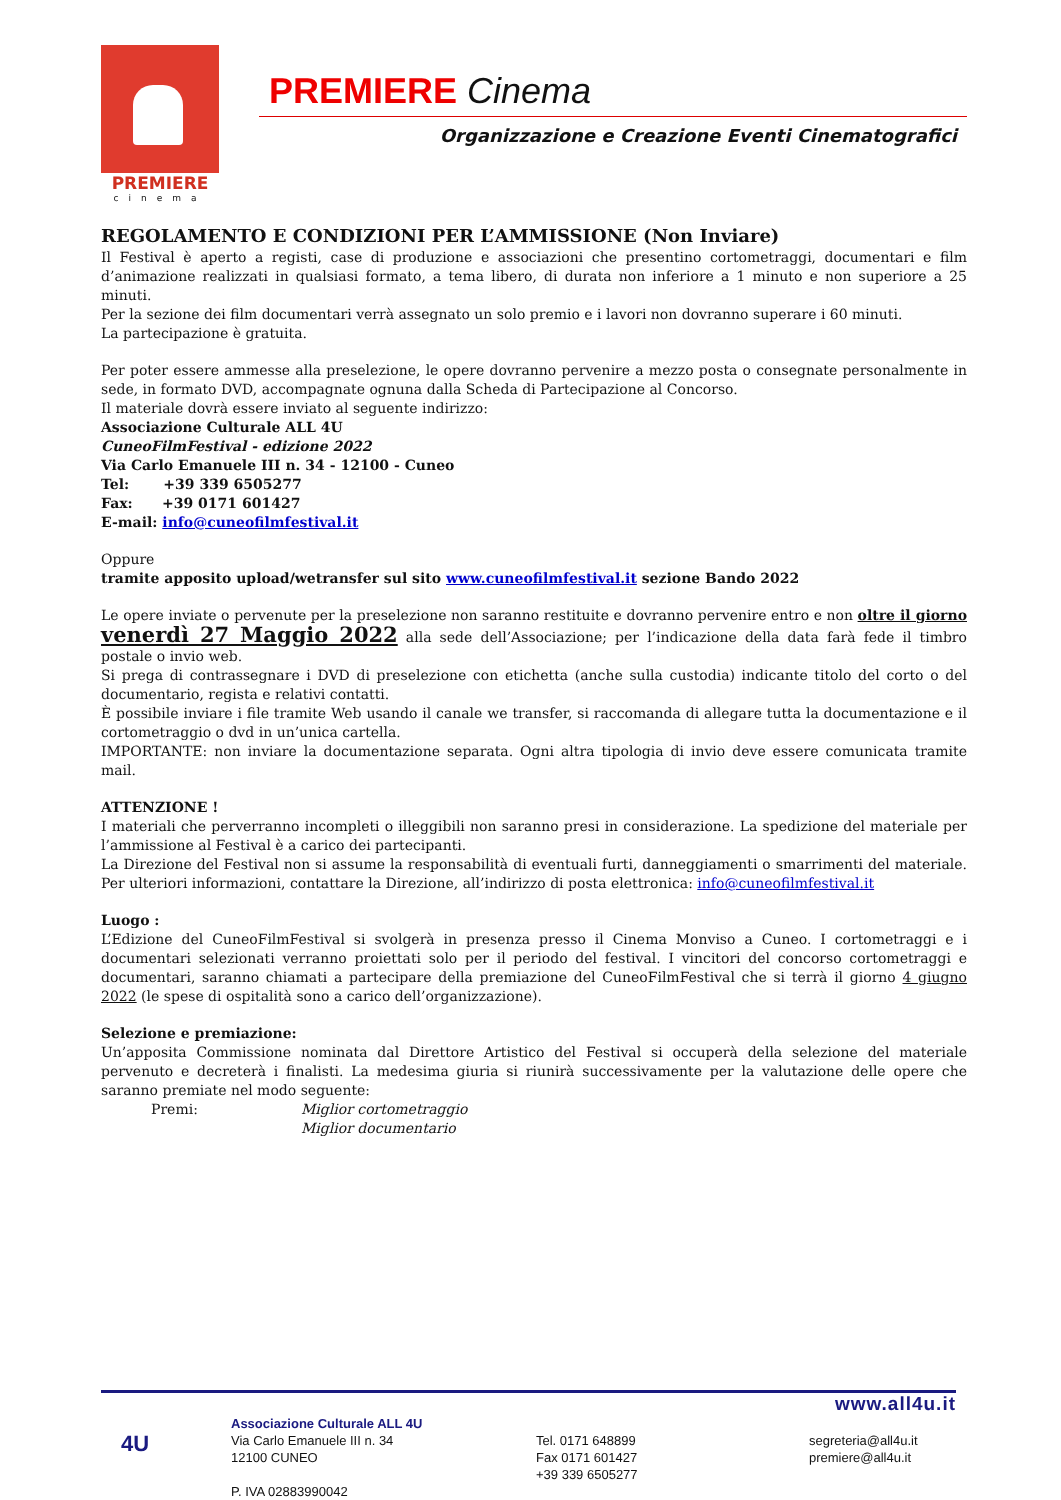PREMIERE
cinema
PREMIERE Cinema
Organizzazione e Creazione Eventi Cinematografici
REGOLAMENTO E CONDIZIONI PER L’AMMISSIONE (Non Inviare)
Il Festival è aperto a registi, case di produzione e associazioni che presentino cortometraggi, documentari e film d’animazione realizzati in qualsiasi formato, a tema libero, di durata non inferiore a 1 minuto e non superiore a 25 minuti.
Per la sezione dei film documentari verrà assegnato un solo premio e i lavori non dovranno superare i 60 minuti.
La partecipazione è gratuita.
Per poter essere ammesse alla preselezione, le opere dovranno pervenire a mezzo posta o consegnate personalmente in sede, in formato DVD, accompagnate ognuna dalla Scheda di Partecipazione al Concorso.
Il materiale dovrà essere inviato al seguente indirizzo:
Associazione Culturale ALL 4U
CuneoFilmFestival - edizione 2022
Via Carlo Emanuele III n. 34 - 12100 - Cuneo
Tel: +39 339 6505277
Fax: +39 0171 601427
E-mail: info@cuneofilmfestival.it
Oppure
tramite apposito upload/wetransfer sul sito www.cuneofilmfestival.it sezione Bando 2022
Le opere inviate o pervenute per la preselezione non saranno restituite e dovranno pervenire entro e non oltre il giorno venerdì 27 Maggio 2022 alla sede dell’Associazione; per l’indicazione della data farà fede il timbro postale o invio web.
Si prega di contrassegnare i DVD di preselezione con etichetta (anche sulla custodia) indicante titolo del corto o del documentario, regista e relativi contatti.
È possibile inviare i file tramite Web usando il canale we transfer, si raccomanda di allegare tutta la documentazione e il cortometraggio o dvd in un’unica cartella.
IMPORTANTE: non inviare la documentazione separata. Ogni altra tipologia di invio deve essere comunicata tramite mail.
ATTENZIONE !
I materiali che perverranno incompleti o illeggibili non saranno presi in considerazione. La spedizione del materiale per l’ammissione al Festival è a carico dei partecipanti.
La Direzione del Festival non si assume la responsabilità di eventuali furti, danneggiamenti o smarrimenti del materiale. Per ulteriori informazioni, contattare la Direzione, all’indirizzo di posta elettronica: info@cuneofilmfestival.it
Luogo :
L’Edizione del CuneoFilmFestival si svolgerà in presenza presso il Cinema Monviso a Cuneo. I cortometraggi e i documentari selezionati verranno proiettati solo per il periodo del festival. I vincitori del concorso cortometraggi e documentari, saranno chiamati a partecipare della premiazione del CuneoFilmFestival che si terrà il giorno 4 giugno 2022 (le spese di ospitalità sono a carico dell’organizzazione).
Selezione e premiazione:
Un’apposita Commissione nominata dal Direttore Artistico del Festival si occuperà della selezione del materiale pervenuto e decreterà i finalisti. La medesima giuria si riunirà successivamente per la valutazione delle opere che saranno premiate nel modo seguente:
Premi: Miglior cortometraggio
Miglior documentario
www.all4u.it
4U
Associazione Culturale ALL 4U
Via Carlo Emanuele III n. 34
12100 CUNEO
P. IVA 02883990042
Tel. 0171 648899
Fax 0171 601427
+39 339 6505277
segreteria@all4u.it
premiere@all4u.it